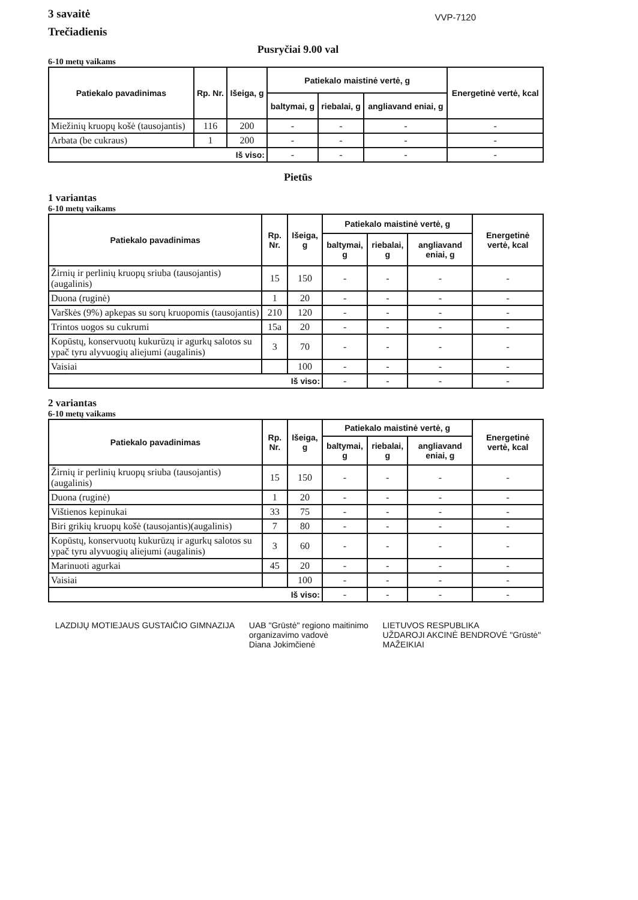3 savaitė
Trečiadienis
VVP-7120
Pusryčiai 9.00 val
6-10 metų vaikams
| Patiekalo pavadinimas | Rp. Nr. | Išeiga, g | Patiekalo maistinė vertė, g | | | Energetinė vertė, kcal |
| --- | --- | --- | --- | --- | --- | --- |
| | | | baltymai, g | riebalai, g | angliavand eniai, g | |
| Miežinių kruopų košė (tausojantis) | 116 | 200 | - | - | - | - |
| Arbata (be cukraus) | 1 | 200 | - | - | - | - |
| Iš viso: | | | - | - | - | - |
Pietūs
1 variantas
6-10 metų vaikams
| Patiekalo pavadinimas | Rp. Nr. | Išeiga, g | Patiekalo maistinė vertė, g | | | Energetinė vertė, kcal |
| --- | --- | --- | --- | --- | --- | --- |
| | | | baltymai, g | riebalai, g | angliavand eniai, g | |
| Žirnių ir perlinių kruopų sriuba (tausojantis)(augalinis) | 15 | 150 | - | - | - | - |
| Duona (ruginė) | 1 | 20 | - | - | - | - |
| Varškės (9%) apkepas su sorų kruopomis (tausojantis) | 210 | 120 | - | - | - | - |
| Trintos uogos su cukrumi | 15a | 20 | - | - | - | - |
| Kopūstų, konservuotų kukurūzų ir agurkų salotos su ypač tyru alyvuogių aliejumi (augalinis) | 3 | 70 | - | - | - | - |
| Vaisiai | | 100 | - | - | - | - |
| Iš viso: | | | - | - | - | - |
2 variantas
6-10 metų vaikams
| Patiekalo pavadinimas | Rp. Nr. | Išeiga, g | Patiekalo maistinė vertė, g | | | Energetinė vertė, kcal |
| --- | --- | --- | --- | --- | --- | --- |
| | | | baltymai, g | riebalai, g | angliavand eniai, g | |
| Žirnių ir perlinių kruopų sriuba (tausojantis)(augalinis) | 15 | 150 | - | - | - | - |
| Duona (ruginė) | 1 | 20 | - | - | - | - |
| Vištienos kepinukai | 33 | 75 | - | - | - | - |
| Biri grikių kruopų košė (tausojantis)(augalinis) | 7 | 80 | - | - | - | - |
| Kopūstų, konservuotų kukurūzų ir agurkų salotos su ypač tyru alyvuogių aliejumi (augalinis) | 3 | 60 | - | - | - | - |
| Marinuoti agurkai | 45 | 20 | - | - | - | - |
| Vaisiai | | 100 | - | - | - | - |
| Iš viso: | | | - | - | - | - |
LAZDIJŲ MOTIEJAUS GUSTAIČIO GIMNAZIJA
UAB "Grūstė" regiono maitinimo
organizavimo vadovė
Diana Jokimčienė
LIETUVOS RESPUBLIKA
UŽDAROJI AKCINĖ BENDROVĖ "Grūstė"
MAŽEIKIAI